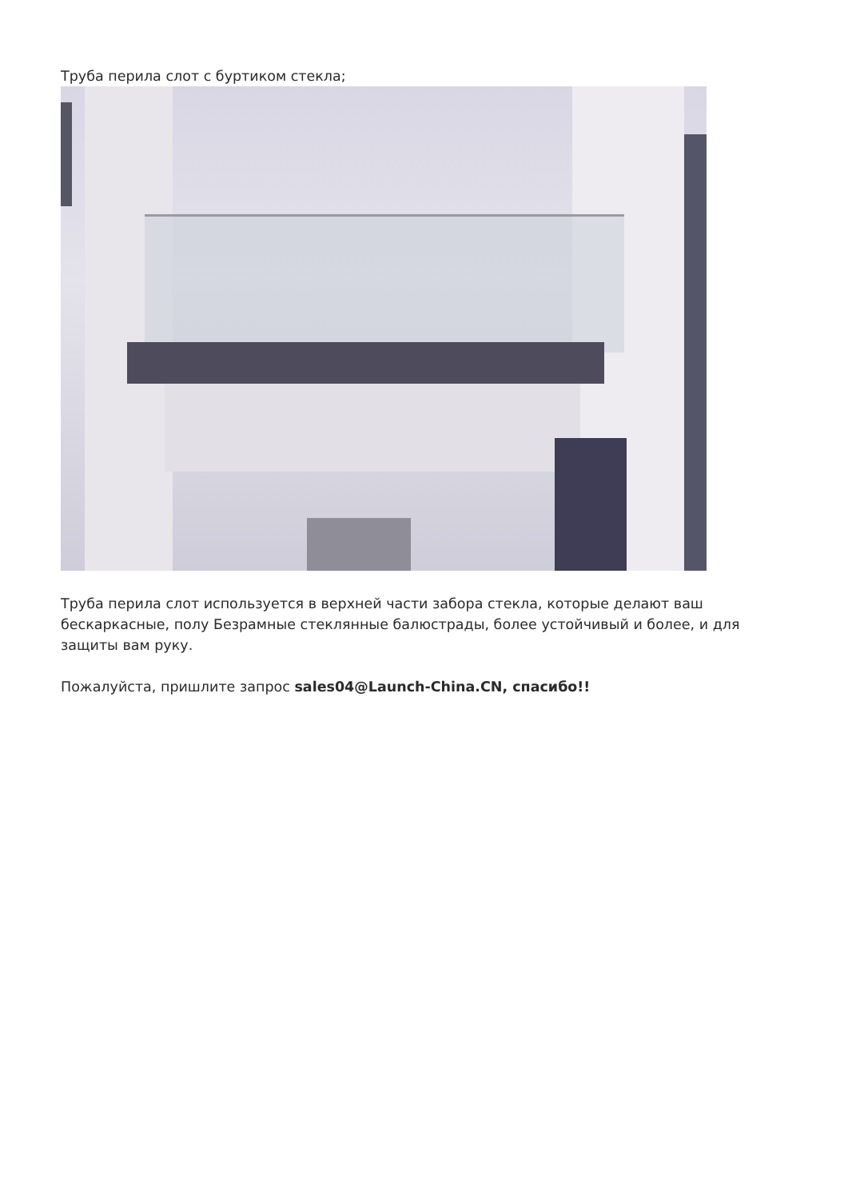Труба перила слот с буртиком стекла;
Труба перила слот используется в верхней части забора стекла, которые делают ваш бескаркасные, полу Безрамные стеклянные балюстрады, более устойчивый и более, и для защиты вам руку.
Пожалуйста, пришлите запрос sales04@Launch-China.CN, спасибо!!